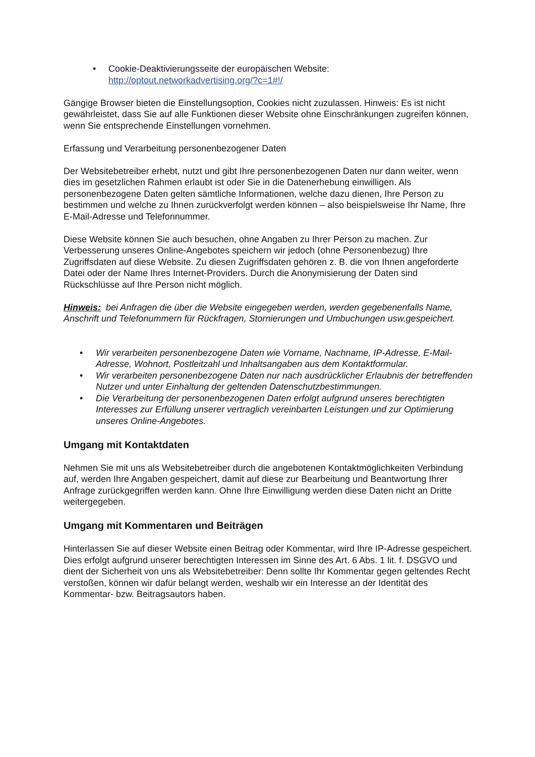• Cookie-Deaktivierungsseite der europäischen Website:
http://optout.networkadvertising.org/?c=1#!/
Gängige Browser bieten die Einstellungsoption, Cookies nicht zuzulassen. Hinweis: Es ist nicht gewährleistet, dass Sie auf alle Funktionen dieser Website ohne Einschränkungen zugreifen können, wenn Sie entsprechende Einstellungen vornehmen.
Erfassung und Verarbeitung personenbezogener Daten
Der Websitebetreiber erhebt, nutzt und gibt Ihre personenbezogenen Daten nur dann weiter, wenn dies im gesetzlichen Rahmen erlaubt ist oder Sie in die Datenerhebung einwilligen. Als personenbezogene Daten gelten sämtliche Informationen, welche dazu dienen, Ihre Person zu bestimmen und welche zu Ihnen zurückverfolgt werden können – also beispielsweise Ihr Name, Ihre E-Mail-Adresse und Telefonnummer.
Diese Website können Sie auch besuchen, ohne Angaben zu Ihrer Person zu machen. Zur Verbesserung unseres Online-Angebotes speichern wir jedoch (ohne Personenbezug) Ihre Zugriffsdaten auf diese Website. Zu diesen Zugriffsdaten gehören z. B. die von Ihnen angeforderte Datei oder der Name Ihres Internet-Providers. Durch die Anonymisierung der Daten sind Rückschlüsse auf Ihre Person nicht möglich.
Hinweis: bei Anfragen die über die Website eingegeben werden, werden gegebenenfalls Name, Anschrift und Telefonummern für Rückfragen, Stornierungen und Umbuchungen usw.gespeichert.
• Wir verarbeiten personenbezogene Daten wie Vorname, Nachname, IP-Adresse, E-Mail-Adresse, Wohnort, Postleitzahl und Inhaltsangaben aus dem Kontaktformular.
• Wir verarbeiten personenbezogene Daten nur nach ausdrücklicher Erlaubnis der betreffenden Nutzer und unter Einhaltung der geltenden Datenschutzbestimmungen.
• Die Verarbeitung der personenbezogenen Daten erfolgt aufgrund unseres berechtigten Interesses zur Erfüllung unserer vertraglich vereinbarten Leistungen und zur Optimierung unseres Online-Angebotes.
Umgang mit Kontaktdaten
Nehmen Sie mit uns als Websitebetreiber durch die angebotenen Kontaktmöglichkeiten Verbindung auf, werden Ihre Angaben gespeichert, damit auf diese zur Bearbeitung und Beantwortung Ihrer Anfrage zurückgegriffen werden kann. Ohne Ihre Einwilligung werden diese Daten nicht an Dritte weitergegeben.
Umgang mit Kommentaren und Beiträgen
Hinterlassen Sie auf dieser Website einen Beitrag oder Kommentar, wird Ihre IP-Adresse gespeichert. Dies erfolgt aufgrund unserer berechtigten Interessen im Sinne des Art. 6 Abs. 1 lit. f. DSGVO und dient der Sicherheit von uns als Websitebetreiber: Denn sollte Ihr Kommentar gegen geltendes Recht verstoßen, können wir dafür belangt werden, weshalb wir ein Interesse an der Identität des Kommentar- bzw. Beitragsautors haben.